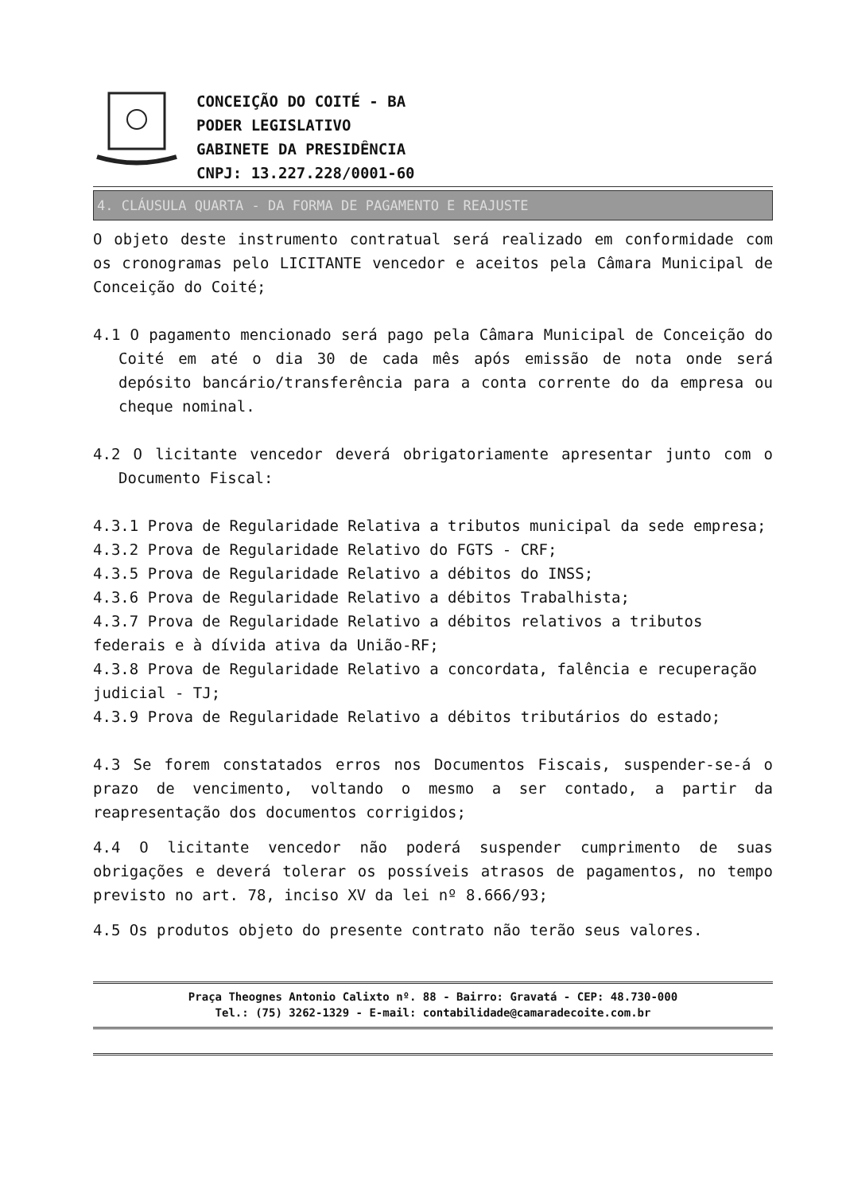CONCEIÇÃO DO COITÉ - BA
PODER LEGISLATIVO
GABINETE DA PRESIDÊNCIA
CNPJ: 13.227.228/0001-60
4. CLÁUSULA QUARTA - DA FORMA DE PAGAMENTO E REAJUSTE
O objeto deste instrumento contratual será realizado em conformidade com os cronogramas pelo LICITANTE vencedor e aceitos pela Câmara Municipal de Conceição do Coité;
4.1 O pagamento mencionado será pago pela Câmara Municipal de Conceição do Coité em até o dia 30 de cada mês após emissão de nota onde será depósito bancário/transferência para a conta corrente do da empresa ou cheque nominal.
4.2 O licitante vencedor deverá obrigatoriamente apresentar junto com o Documento Fiscal:
4.3.1 Prova de Regularidade Relativa a tributos municipal da sede empresa;
4.3.2 Prova de Regularidade Relativo do FGTS - CRF;
4.3.5 Prova de Regularidade Relativo a débitos do INSS;
4.3.6 Prova de Regularidade Relativo a débitos Trabalhista;
4.3.7 Prova de Regularidade Relativo a débitos relativos a tributos federais e à dívida ativa da União-RF;
4.3.8 Prova de Regularidade Relativo a concordata, falência e recuperação judicial - TJ;
4.3.9 Prova de Regularidade Relativo a débitos tributários do estado;
4.3 Se forem constatados erros nos Documentos Fiscais, suspender-se-á o prazo de vencimento, voltando o mesmo a ser contado, a partir da reapresentação dos documentos corrigidos;
4.4 O licitante vencedor não poderá suspender cumprimento de suas obrigações e deverá tolerar os possíveis atrasos de pagamentos, no tempo previsto no art. 78, inciso XV da lei nº 8.666/93;
4.5 Os produtos objeto do presente contrato não terão seus valores.
Praça Theognes Antonio Calixto nº. 88 - Bairro: Gravatá - CEP: 48.730-000
Tel.: (75) 3262-1329 - E-mail: contabilidade@camaradecoite.com.br